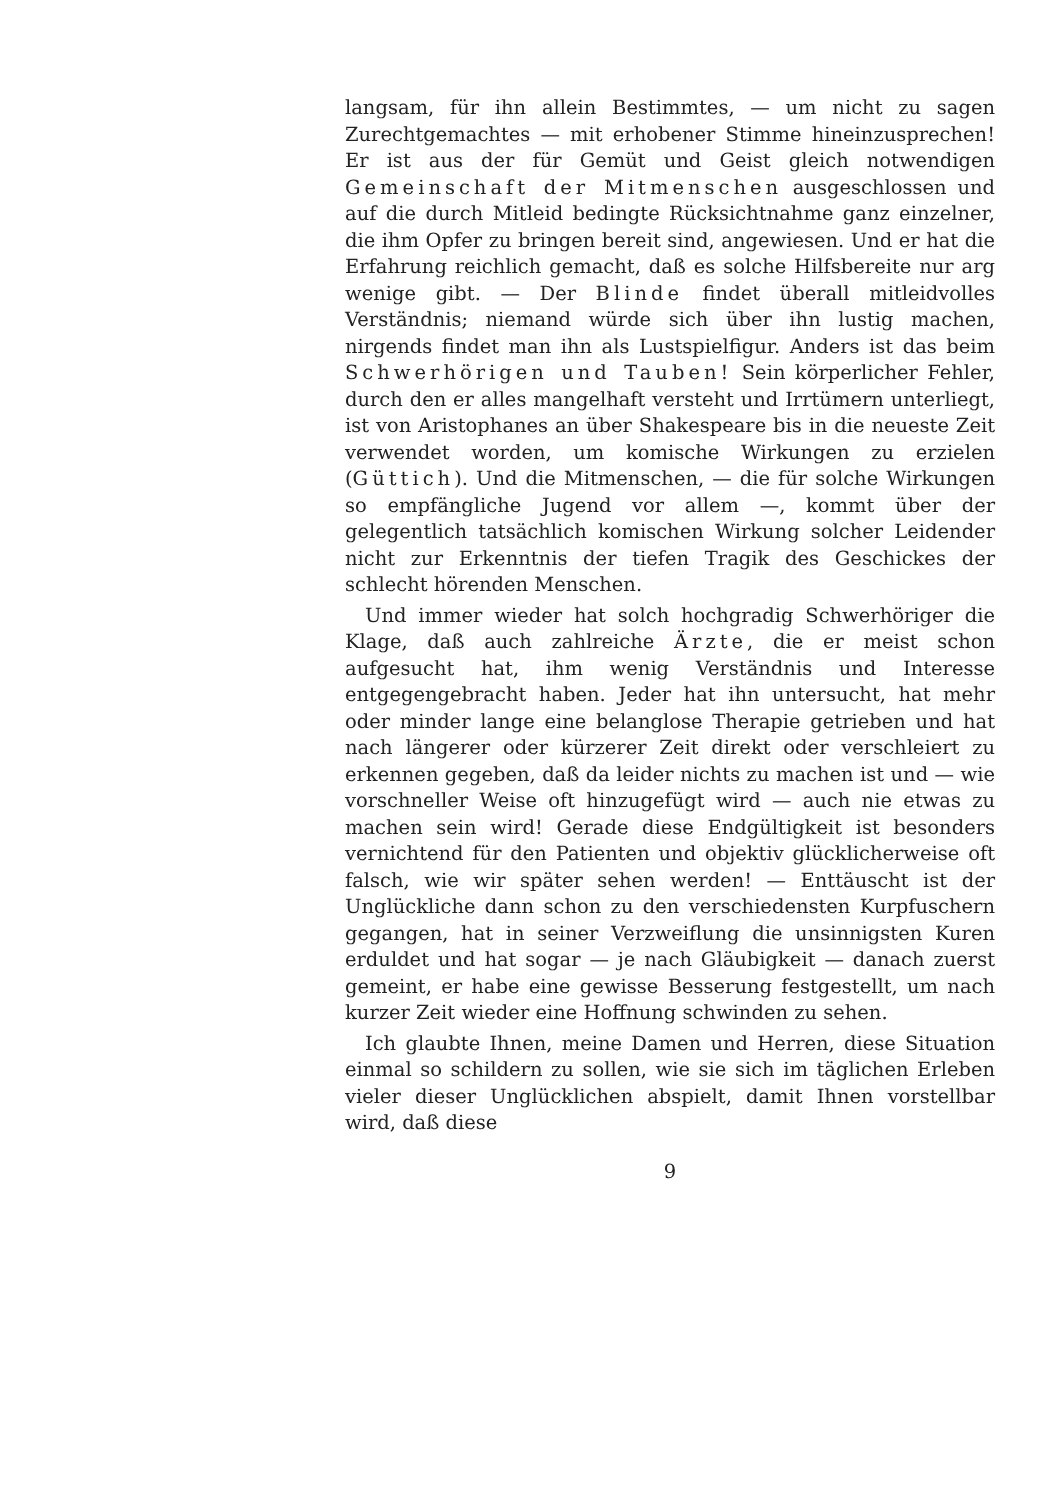langsam, für ihn allein Bestimmtes, — um nicht zu sagen Zurechtgemachtes — mit erhobener Stimme hineinzusprechen! Er ist aus der für Gemüt und Geist gleich notwendigen Gemeinschaft der Mitmenschen ausgeschlossen und auf die durch Mitleid bedingte Rücksichtnahme ganz einzelner, die ihm Opfer zu bringen bereit sind, angewiesen. Und er hat die Erfahrung reichlich gemacht, daß es solche Hilfsbereite nur arg wenige gibt. — Der Blinde findet überall mitleidvolles Verständnis; niemand würde sich über ihn lustig machen, nirgends findet man ihn als Lustspielfigur. Anders ist das beim Schwerhörigen und Tauben! Sein körperlicher Fehler, durch den er alles mangelhaft versteht und Irrtümern unterliegt, ist von Aristophanes an über Shakespeare bis in die neueste Zeit verwendet worden, um komische Wirkungen zu erzielen (Güttich). Und die Mitmenschen, — die für solche Wirkungen so empfängliche Jugend vor allem —, kommt über der gelegentlich tatsächlich komischen Wirkung solcher Leidender nicht zur Erkenntnis der tiefen Tragik des Geschickes der schlecht hörenden Menschen.
Und immer wieder hat solch hochgradig Schwerhöriger die Klage, daß auch zahlreiche Ärzte, die er meist schon aufgesucht hat, ihm wenig Verständnis und Interesse entgegengebracht haben. Jeder hat ihn untersucht, hat mehr oder minder lange eine belanglose Therapie getrieben und hat nach längerer oder kürzerer Zeit direkt oder verschleiert zu erkennen gegeben, daß da leider nichts zu machen ist und — wie vorschneller Weise oft hinzugefügt wird — auch nie etwas zu machen sein wird! Gerade diese Endgültigkeit ist besonders vernichtend für den Patienten und objektiv glücklicherweise oft falsch, wie wir später sehen werden! — Enttäuscht ist der Unglückliche dann schon zu den verschiedensten Kurpfuschern gegangen, hat in seiner Verzweiflung die unsinnigsten Kuren erduldet und hat sogar — je nach Gläubigkeit — danach zuerst gemeint, er habe eine gewisse Besserung festgestellt, um nach kurzer Zeit wieder eine Hoffnung schwinden zu sehen.
Ich glaubte Ihnen, meine Damen und Herren, diese Situation einmal so schildern zu sollen, wie sie sich im täglichen Erleben vieler dieser Unglücklichen abspielt, damit Ihnen vorstellbar wird, daß diese
9